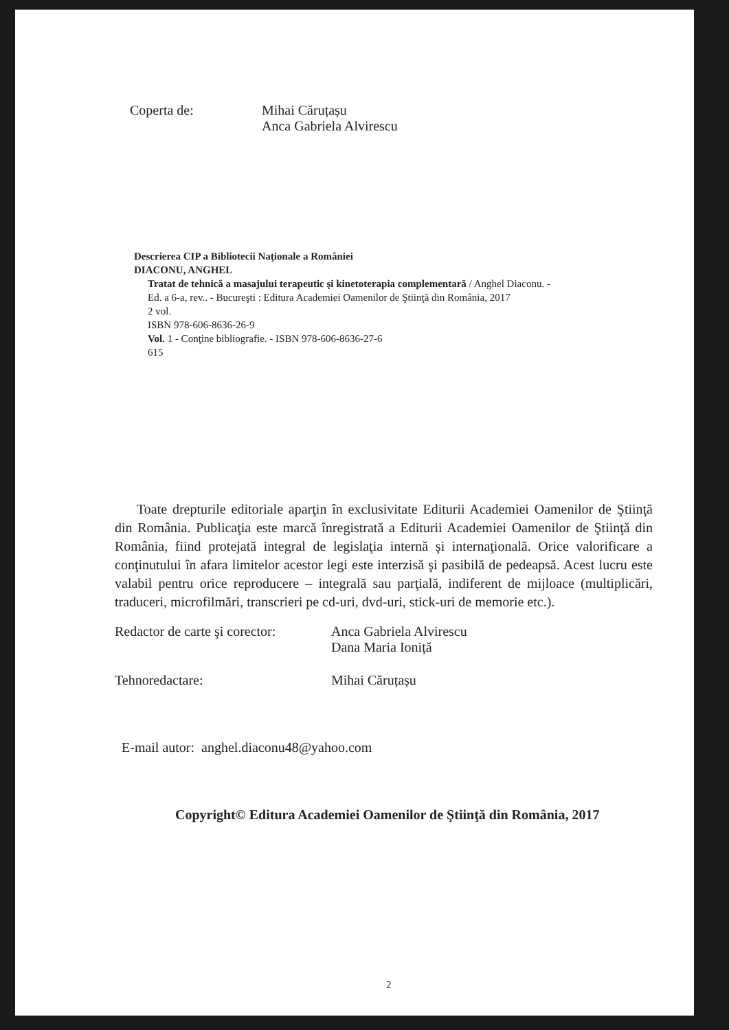Coperta de: Mihai Căruțașu
Anca Gabriela Alvirescu
Descrierea CIP a Bibliotecii Naţionale a României
DIACONU, ANGHEL
Tratat de tehnică a masajului terapeutic şi kinetoterapia complementară / Anghel Diaconu. -
Ed. a 6-a, rev.. - Bucureşti : Editura Academiei Oamenilor de Ştiinţă din România, 2017
2 vol.
ISBN 978-606-8636-26-9
Vol. 1 - Conţine bibliografie. - ISBN 978-606-8636-27-6
615
Toate drepturile editoriale aparţin în exclusivitate Editurii Academiei Oamenilor de Ştiinţă din România. Publicaţia este marcă înregistrată a Editurii Academiei Oamenilor de Ştiinţă din România, fiind protejată integral de legislaţia internă şi internaţională. Orice valorificare a conţinutului în afara limitelor acestor legi este interzisă şi pasibilă de pedeapsă. Acest lucru este valabil pentru orice reproducere – integrală sau parţială, indiferent de mijloace (multiplicări, traduceri, microfilmări, transcrieri pe cd-uri, dvd-uri, stick-uri de memorie etc.).
Redactor de carte şi corector:
Anca Gabriela Alvirescu
Dana Maria Ioniță
Tehnoredactare: Mihai Căruțașu
E-mail autor: anghel.diaconu48@yahoo.com
Copyright© Editura Academiei Oamenilor de Ştiinţă din România, 2017
2